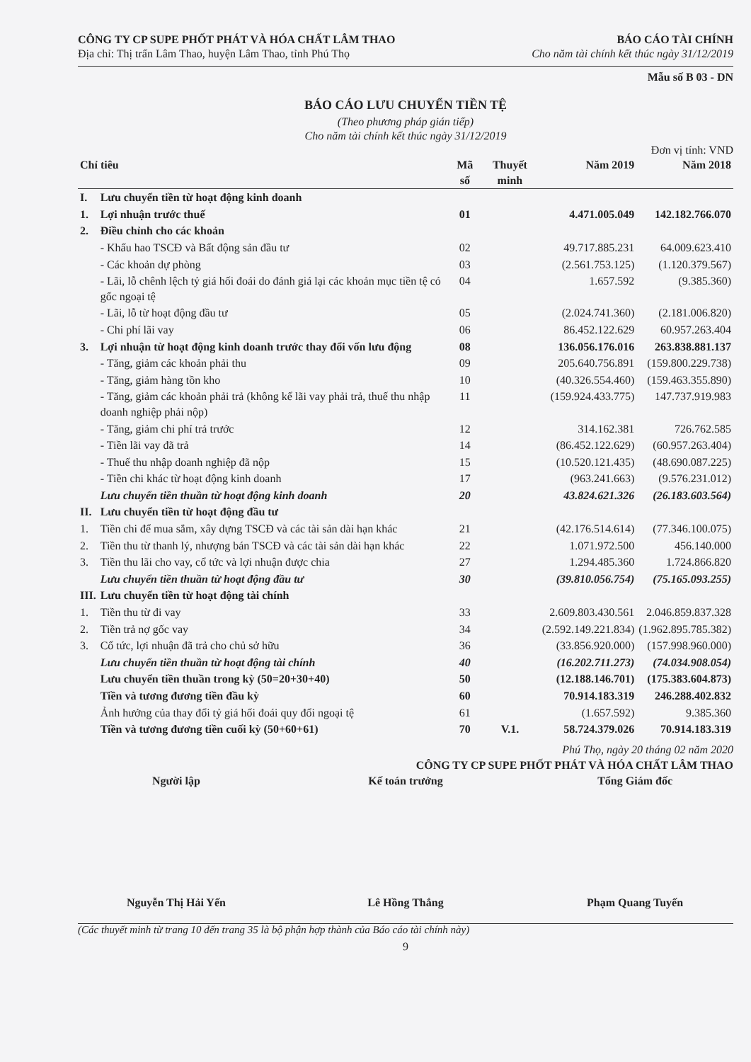CÔNG TY CP SUPE PHỐT PHÁT VÀ HÓA CHẤT LÂM THAO
Địa chỉ: Thị trấn Lâm Thao, huyện Lâm Thao, tỉnh Phú Thọ
BÁO CÁO TÀI CHÍNH
Cho năm tài chính kết thúc ngày 31/12/2019
Mẫu số B 03 - DN
BÁO CÁO LƯU CHUYỂN TIỀN TỆ
(Theo phương pháp gián tiếp)
Cho năm tài chính kết thúc ngày 31/12/2019
Đơn vị tính: VND
| Chỉ tiêu | | Mã số | Thuyết minh | Năm 2019 | Năm 2018 |
| --- | --- | --- | --- | --- | --- |
| I. | Lưu chuyển tiền từ hoạt động kinh doanh | | | | |
| 1. | Lợi nhuận trước thuế | 01 | | 4.471.005.049 | 142.182.766.070 |
| 2. | Điều chỉnh cho các khoản | | | | |
| | - Khấu hao TSCĐ và Bất động sản đầu tư | 02 | | 49.717.885.231 | 64.009.623.410 |
| | - Các khoản dự phòng | 03 | | (2.561.753.125) | (1.120.379.567) |
| | - Lãi, lỗ chênh lệch tỷ giá hối đoái do đánh giá lại các khoản mục tiền tệ có gốc ngoại tệ | 04 | | 1.657.592 | (9.385.360) |
| | - Lãi, lỗ từ hoạt động đầu tư | 05 | | (2.024.741.360) | (2.181.006.820) |
| | - Chi phí lãi vay | 06 | | 86.452.122.629 | 60.957.263.404 |
| 3. | Lợi nhuận từ hoạt động kinh doanh trước thay đổi vốn lưu động | 08 | | 136.056.176.016 | 263.838.881.137 |
| | - Tăng, giảm các khoản phải thu | 09 | | 205.640.756.891 | (159.800.229.738) |
| | - Tăng, giảm hàng tồn kho | 10 | | (40.326.554.460) | (159.463.355.890) |
| | - Tăng, giảm các khoản phải trả (không kể lãi vay phải trả, thuế thu nhập doanh nghiệp phải nộp) | 11 | | (159.924.433.775) | 147.737.919.983 |
| | - Tăng, giảm chi phí trả trước | 12 | | 314.162.381 | 726.762.585 |
| | - Tiền lãi vay đã trả | 14 | | (86.452.122.629) | (60.957.263.404) |
| | - Thuế thu nhập doanh nghiệp đã nộp | 15 | | (10.520.121.435) | (48.690.087.225) |
| | - Tiền chi khác từ hoạt động kinh doanh | 17 | | (963.241.663) | (9.576.231.012) |
| | Lưu chuyển tiền thuần từ hoạt động kinh doanh | 20 | | 43.824.621.326 | (26.183.603.564) |
| II. | Lưu chuyển tiền từ hoạt động đầu tư | | | | |
| 1. | Tiền chi để mua sắm, xây dựng TSCĐ và các tài sản dài hạn khác | 21 | | (42.176.514.614) | (77.346.100.075) |
| 2. | Tiền thu từ thanh lý, nhượng bán TSCĐ và các tài sản dài hạn khác | 22 | | 1.071.972.500 | 456.140.000 |
| 3. | Tiền thu lãi cho vay, cổ tức và lợi nhuận được chia | 27 | | 1.294.485.360 | 1.724.866.820 |
| | Lưu chuyển tiền thuần từ hoạt động đầu tư | 30 | | (39.810.056.754) | (75.165.093.255) |
| III. | Lưu chuyển tiền từ hoạt động tài chính | | | | |
| 1. | Tiền thu từ đi vay | 33 | | 2.609.803.430.561 | 2.046.859.837.328 |
| 2. | Tiền trả nợ gốc vay | 34 | | (2.592.149.221.834) | (1.962.895.785.382) |
| 3. | Cổ tức, lợi nhuận đã trả cho chủ sở hữu | 36 | | (33.856.920.000) | (157.998.960.000) |
| | Lưu chuyển tiền thuần từ hoạt động tài chính | 40 | | (16.202.711.273) | (74.034.908.054) |
| | Lưu chuyển tiền thuần trong kỳ (50=20+30+40) | 50 | | (12.188.146.701) | (175.383.604.873) |
| | Tiền và tương đương tiền đầu kỳ | 60 | | 70.914.183.319 | 246.288.402.832 |
| | Ảnh hưởng của thay đổi tỷ giá hối đoái quy đổi ngoại tệ | 61 | | (1.657.592) | 9.385.360 |
| | Tiền và tương đương tiền cuối kỳ (50+60+61) | 70 | V.1. | 58.724.379.026 | 70.914.183.319 |
Phú Thọ, ngày 20 tháng 02 năm 2020
CÔNG TY CP SUPE PHỐT PHÁT VÀ HÓA CHẤT LÂM THAO
Người lập Kế toán trưởng Tổng Giám đốc
Nguyễn Thị Hải Yến Lê Hồng Thắng Phạm Quang Tuyến
(Các thuyết minh từ trang 10 đến trang 35 là bộ phận hợp thành của Báo cáo tài chính này)
9